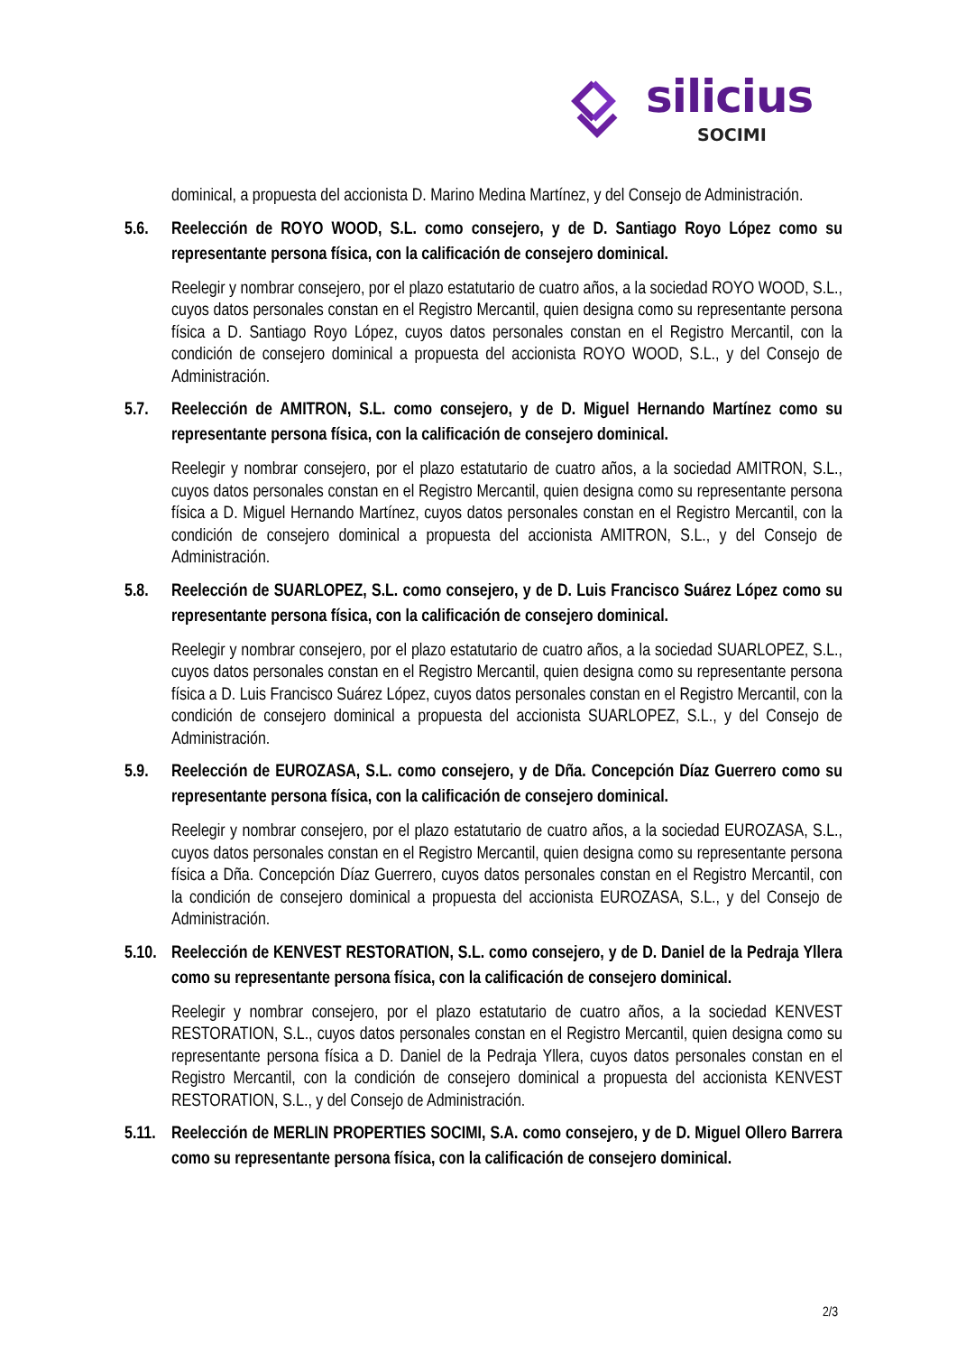silicius
SOCIMI
dominical, a propuesta del accionista D. Marino Medina Martínez, y del Consejo de Administración.
5.6. Reelección de ROYO WOOD, S.L. como consejero, y de D. Santiago Royo López como su representante persona física, con la calificación de consejero dominical.
Reelegir y nombrar consejero, por el plazo estatutario de cuatro años, a la sociedad ROYO WOOD, S.L., cuyos datos personales constan en el Registro Mercantil, quien designa como su representante persona física a D. Santiago Royo López, cuyos datos personales constan en el Registro Mercantil, con la condición de consejero dominical a propuesta del accionista ROYO WOOD, S.L., y del Consejo de Administración.
5.7. Reelección de AMITRON, S.L. como consejero, y de D. Miguel Hernando Martínez como su representante persona física, con la calificación de consejero dominical.
Reelegir y nombrar consejero, por el plazo estatutario de cuatro años, a la sociedad AMITRON, S.L., cuyos datos personales constan en el Registro Mercantil, quien designa como su representante persona física a D. Miguel Hernando Martínez, cuyos datos personales constan en el Registro Mercantil, con la condición de consejero dominical a propuesta del accionista AMITRON, S.L., y del Consejo de Administración.
5.8. Reelección de SUARLOPEZ, S.L. como consejero, y de D. Luis Francisco Suárez López como su representante persona física, con la calificación de consejero dominical.
Reelegir y nombrar consejero, por el plazo estatutario de cuatro años, a la sociedad SUARLOPEZ, S.L., cuyos datos personales constan en el Registro Mercantil, quien designa como su representante persona física a D. Luis Francisco Suárez López, cuyos datos personales constan en el Registro Mercantil, con la condición de consejero dominical a propuesta del accionista SUARLOPEZ, S.L., y del Consejo de Administración.
5.9. Reelección de EUROZASA, S.L. como consejero, y de Dña. Concepción Díaz Guerrero como su representante persona física, con la calificación de consejero dominical.
Reelegir y nombrar consejero, por el plazo estatutario de cuatro años, a la sociedad EUROZASA, S.L., cuyos datos personales constan en el Registro Mercantil, quien designa como su representante persona física a Dña. Concepción Díaz Guerrero, cuyos datos personales constan en el Registro Mercantil, con la condición de consejero dominical a propuesta del accionista EUROZASA, S.L., y del Consejo de Administración.
5.10. Reelección de KENVEST RESTORATION, S.L. como consejero, y de D. Daniel de la Pedraja Yllera como su representante persona física, con la calificación de consejero dominical.
Reelegir y nombrar consejero, por el plazo estatutario de cuatro años, a la sociedad KENVEST RESTORATION, S.L., cuyos datos personales constan en el Registro Mercantil, quien designa como su representante persona física a D. Daniel de la Pedraja Yllera, cuyos datos personales constan en el Registro Mercantil, con la condición de consejero dominical a propuesta del accionista KENVEST RESTORATION, S.L., y del Consejo de Administración.
5.11. Reelección de MERLIN PROPERTIES SOCIMI, S.A. como consejero, y de D. Miguel Ollero Barrera como su representante persona física, con la calificación de consejero dominical.
2/3